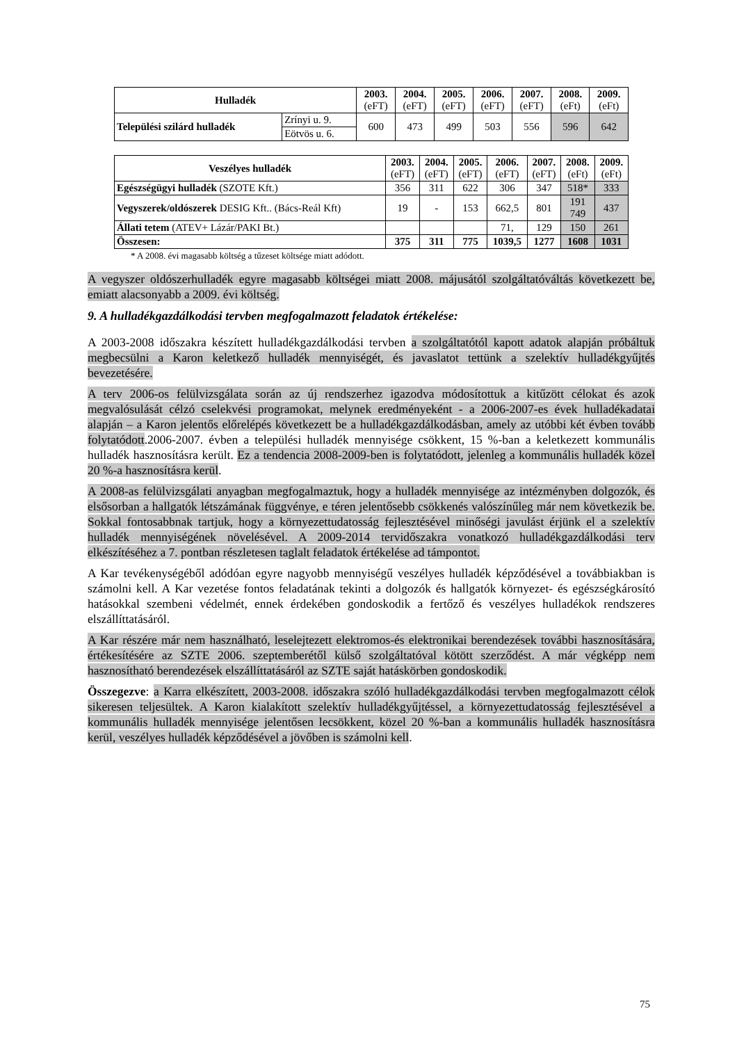| Hulladék | | 2003. (eFT) | 2004. (eFT) | 2005. (eFT) | 2006. (eFT) | 2007. (eFT) | 2008. (eFt) | 2009. (eFt) |
| --- | --- | --- | --- | --- | --- | --- | --- | --- |
| Települési szilárd hulladék | Zrínyi u. 9. | 600 | 473 | 499 | 503 | 556 | 596 | 642 |
| | Eötvös u. 6. | | | | | | | |
| Veszélyes hulladék | 2003. (eFT) | 2004. (eFT) | 2005. (eFT) | 2006. (eFT) | 2007. (eFT) | 2008. (eFt) | 2009. (eFt) |
| --- | --- | --- | --- | --- | --- | --- | --- |
| Egészségügyi hulladék (SZOTE Kft.) | 356 | 311 | 622 | 306 | 347 | 518* | 333 |
| Vegyszerek/oldószerek DESIG Kft.. (Bács-Reál Kft) | 19 | - | 153 | 662,5 | 801 | 191 749 | 437 |
| Állati tetem (ATEV+ Lázár/PAKI Bt.) | | | | 71, | 129 | 150 | 261 |
| Összesen: | 375 | 311 | 775 | 1039,5 | 1277 | 1608 | 1031 |
* A 2008. évi magasabb költség a tűzeset költsége miatt adódott.
A vegyszer oldószerhulladék egyre magasabb költségei miatt 2008. májusától szolgáltatóváltás következett be, emiatt alacsonyabb a 2009. évi költség.
9. A hulladékgazdálkodási tervben megfogalmazott feladatok értékelése:
A 2003-2008 időszakra készített hulladékgazdálkodási tervben a szolgáltatótól kapott adatok alapján próbáltuk megbecsülni a Karon keletkező hulladék mennyiségét, és javaslatot tettünk a szelektív hulladékgyűjtés bevezetésére.
A terv 2006-os felülvizsgálata során az új rendszerhez igazodva módosítottuk a kitűzött célokat és azok megvalósulását célzó cselekvési programokat, melynek eredményeként - a 2006-2007-es évek hulladékadatai alapján – a Karon jelentős előrelépés következett be a hulladékgazdálkodásban, amely az utóbbi két évben tovább folytatódott.2006-2007. évben a települési hulladék mennyisége csökkent, 15 %-ban a keletkezett kommunális hulladék hasznosításra került. Ez a tendencia 2008-2009-ben is folytatódott, jelenleg a kommunális hulladék közel 20 %-a hasznosításra kerül.
A 2008-as felülvizsgálati anyagban megfogalmaztuk, hogy a hulladék mennyisége az intézményben dolgozók, és elsősorban a hallgatók létszámának függvénye, e téren jelentősebb csökkenés valószínűleg már nem következik be. Sokkal fontosabbnak tartjuk, hogy a környezettudatosság fejlesztésével minőségi javulást érjünk el a szelektív hulladék mennyiségének növelésével. A 2009-2014 tervidőszakra vonatkozó hulladékgazdálkodási terv elkészítéséhez a 7. pontban részletesen taglalt feladatok értékelése ad támpontot.
A Kar tevékenységéből adódóan egyre nagyobb mennyiségű veszélyes hulladék képződésével a továbbiakban is számolni kell. A Kar vezetése fontos feladatának tekinti a dolgozók és hallgatók környezet- és egészségkárosító hatásokkal szembeni védelmét, ennek érdekében gondoskodik a fertőző és veszélyes hulladékok rendszeres elszállíttatásáról.
A Kar részére már nem használható, leselejtezett elektromos-és elektronikai berendezések további hasznosítására, értékesítésére az SZTE 2006. szeptemberétől külső szolgáltatóval kötött szerződést. A már végképp nem hasznosítható berendezések elszállíttatásáról az SZTE saját hatáskörben gondoskodik.
Összegezve: a Karra elkészített, 2003-2008. időszakra szóló hulladékgazdálkodási tervben megfogalmazott célok sikeresen teljesültek. A Karon kialakított szelektív hulladékgyűjtéssel, a környezettudatosság fejlesztésével a kommunális hulladék mennyisége jelentősen lecsökkent, közel 20 %-ban a kommunális hulladék hasznosításra kerül, veszélyes hulladék képződésével a jövőben is számolni kell.
75